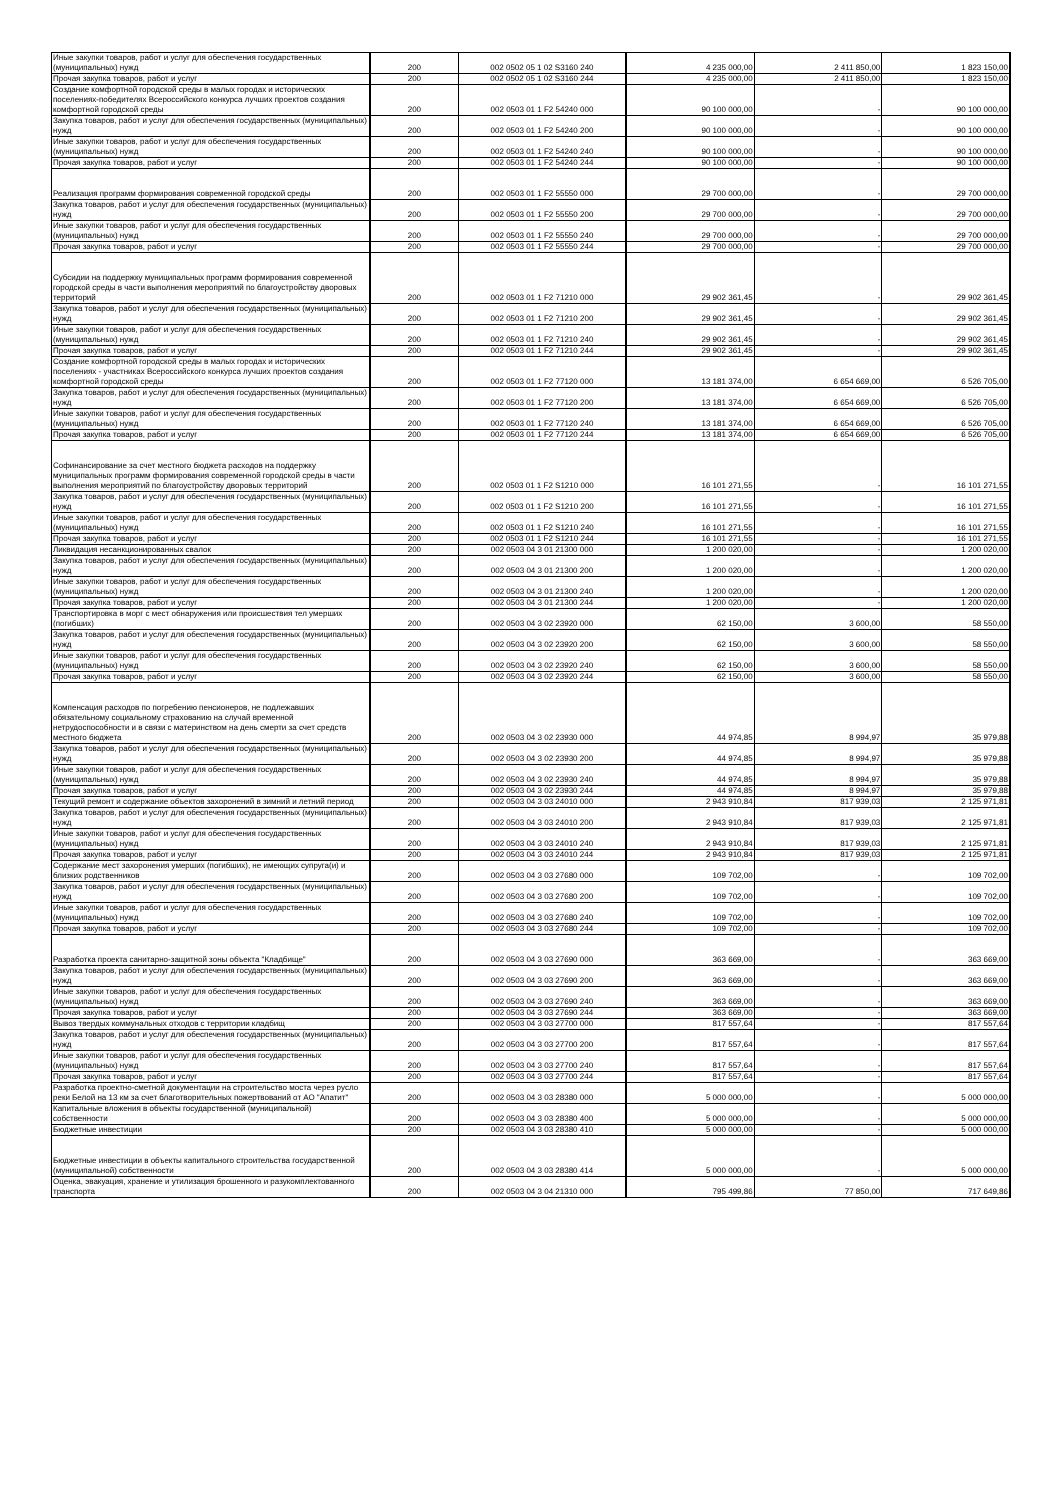| Иные закупки товаров, работ и услуг для обеспечения государственных (муниципальных) нужд | 200 | 002 0502 05 1 02 S3160 240 | 4 235 000,00 | 2 411 850,00 | 1 823 150,00 |
| Прочая закупка товаров, работ и услуг | 200 | 002 0502 05 1 02 S3160 244 | 4 235 000,00 | 2 411 850,00 | 1 823 150,00 |
| Создание комфортной городской среды в малых городах и исторических поселениях-победителях Всероссийского конкурса лучших проектов создания комфортной городской среды | 200 | 002 0503 01 1 F2 54240 000 | 90 100 000,00 | - | 90 100 000,00 |
| Закупка товаров, работ и услуг для обеспечения государственных (муниципальных) нужд | 200 | 002 0503 01 1 F2 54240 200 | 90 100 000,00 | - | 90 100 000,00 |
| Иные закупки товаров, работ и услуг для обеспечения государственных (муниципальных) нужд | 200 | 002 0503 01 1 F2 54240 240 | 90 100 000,00 | - | 90 100 000,00 |
| Прочая закупка товаров, работ и услуг | 200 | 002 0503 01 1 F2 54240 244 | 90 100 000,00 | - | 90 100 000,00 |
| Реализация программ формирования современной городской среды | 200 | 002 0503 01 1 F2 55550 000 | 29 700 000,00 | - | 29 700 000,00 |
| Закупка товаров, работ и услуг для обеспечения государственных (муниципальных) нужд | 200 | 002 0503 01 1 F2 55550 200 | 29 700 000,00 | - | 29 700 000,00 |
| Иные закупки товаров, работ и услуг для обеспечения государственных (муниципальных) нужд | 200 | 002 0503 01 1 F2 55550 240 | 29 700 000,00 | - | 29 700 000,00 |
| Прочая закупка товаров, работ и услуг | 200 | 002 0503 01 1 F2 55550 244 | 29 700 000,00 | - | 29 700 000,00 |
| Субсидии на поддержку муниципальных программ формирования современной городской среды в части выполнения мероприятий по благоустройству дворовых территорий | 200 | 002 0503 01 1 F2 71210 000 | 29 902 361,45 | - | 29 902 361,45 |
| Закупка товаров, работ и услуг для обеспечения государственных (муниципальных) нужд | 200 | 002 0503 01 1 F2 71210 200 | 29 902 361,45 | - | 29 902 361,45 |
| Иные закупки товаров, работ и услуг для обеспечения государственных (муниципальных) нужд | 200 | 002 0503 01 1 F2 71210 240 | 29 902 361,45 | - | 29 902 361,45 |
| Прочая закупка товаров, работ и услуг | 200 | 002 0503 01 1 F2 71210 244 | 29 902 361,45 | - | 29 902 361,45 |
| Создание комфортной городской среды в малых городах и исторических поселениях - участниках Всероссийского конкурса лучших проектов создания комфортной городской среды | 200 | 002 0503 01 1 F2 77120 000 | 13 181 374,00 | 6 654 669,00 | 6 526 705,00 |
| Закупка товаров, работ и услуг для обеспечения государственных (муниципальных) нужд | 200 | 002 0503 01 1 F2 77120 200 | 13 181 374,00 | 6 654 669,00 | 6 526 705,00 |
| Иные закупки товаров, работ и услуг для обеспечения государственных (муниципальных) нужд | 200 | 002 0503 01 1 F2 77120 240 | 13 181 374,00 | 6 654 669,00 | 6 526 705,00 |
| Прочая закупка товаров, работ и услуг | 200 | 002 0503 01 1 F2 77120 244 | 13 181 374,00 | 6 654 669,00 | 6 526 705,00 |
| Софинансирование за счет местного бюджета расходов на поддержку муниципальных программ формирования современной городской среды в части выполнения мероприятий по благоустройству дворовых территорий | 200 | 002 0503 01 1 F2 S1210 000 | 16 101 271,55 | - | 16 101 271,55 |
| Закупка товаров, работ и услуг для обеспечения государственных (муниципальных) нужд | 200 | 002 0503 01 1 F2 S1210 200 | 16 101 271,55 | - | 16 101 271,55 |
| Иные закупки товаров, работ и услуг для обеспечения государственных (муниципальных) нужд | 200 | 002 0503 01 1 F2 S1210 240 | 16 101 271,55 | - | 16 101 271,55 |
| Прочая закупка товаров, работ и услуг | 200 | 002 0503 01 1 F2 S1210 244 | 16 101 271,55 | - | 16 101 271,55 |
| Ликвидация несанкционированных свалок | 200 | 002 0503 04 3 01 21300 000 | 1 200 020,00 | - | 1 200 020,00 |
| Закупка товаров, работ и услуг для обеспечения государственных (муниципальных) нужд | 200 | 002 0503 04 3 01 21300 200 | 1 200 020,00 | - | 1 200 020,00 |
| Иные закупки товаров, работ и услуг для обеспечения государственных (муниципальных) нужд | 200 | 002 0503 04 3 01 21300 240 | 1 200 020,00 | - | 1 200 020,00 |
| Прочая закупка товаров, работ и услуг | 200 | 002 0503 04 3 01 21300 244 | 1 200 020,00 | - | 1 200 020,00 |
| Транспортировка в морг с мест обнаружения или происшествия тел умерших (погибших) | 200 | 002 0503 04 3 02 23920 000 | 62 150,00 | 3 600,00 | 58 550,00 |
| Закупка товаров, работ и услуг для обеспечения государственных (муниципальных) нужд | 200 | 002 0503 04 3 02 23920 200 | 62 150,00 | 3 600,00 | 58 550,00 |
| Иные закупки товаров, работ и услуг для обеспечения государственных (муниципальных) нужд | 200 | 002 0503 04 3 02 23920 240 | 62 150,00 | 3 600,00 | 58 550,00 |
| Прочая закупка товаров, работ и услуг | 200 | 002 0503 04 3 02 23920 244 | 62 150,00 | 3 600,00 | 58 550,00 |
| Компенсация расходов по погребению пенсионеров, не подлежавших обязательному социальному страхованию на случай временной нетрудоспособности и в связи с материнством на день смерти за счет средств местного бюджета | 200 | 002 0503 04 3 02 23930 000 | 44 974,85 | 8 994,97 | 35 979,88 |
| Закупка товаров, работ и услуг для обеспечения государственных (муниципальных) нужд | 200 | 002 0503 04 3 02 23930 200 | 44 974,85 | 8 994,97 | 35 979,88 |
| Иные закупки товаров, работ и услуг для обеспечения государственных (муниципальных) нужд | 200 | 002 0503 04 3 02 23930 240 | 44 974,85 | 8 994,97 | 35 979,88 |
| Прочая закупка товаров, работ и услуг | 200 | 002 0503 04 3 02 23930 244 | 44 974,85 | 8 994,97 | 35 979,88 |
| Текущий ремонт и содержание объектов захоронений в зимний и летний период | 200 | 002 0503 04 3 03 24010 000 | 2 943 910,84 | 817 939,03 | 2 125 971,81 |
| Закупка товаров, работ и услуг для обеспечения государственных (муниципальных) нужд | 200 | 002 0503 04 3 03 24010 200 | 2 943 910,84 | 817 939,03 | 2 125 971,81 |
| Иные закупки товаров, работ и услуг для обеспечения государственных (муниципальных) нужд | 200 | 002 0503 04 3 03 24010 240 | 2 943 910,84 | 817 939,03 | 2 125 971,81 |
| Прочая закупка товаров, работ и услуг | 200 | 002 0503 04 3 03 24010 244 | 2 943 910,84 | 817 939,03 | 2 125 971,81 |
| Содержание мест захоронения умерших (погибших), не имеющих супруга(и) и близких родственников | 200 | 002 0503 04 3 03 27680 000 | 109 702,00 | - | 109 702,00 |
| Закупка товаров, работ и услуг для обеспечения государственных (муниципальных) нужд | 200 | 002 0503 04 3 03 27680 200 | 109 702,00 | - | 109 702,00 |
| Иные закупки товаров, работ и услуг для обеспечения государственных (муниципальных) нужд | 200 | 002 0503 04 3 03 27680 240 | 109 702,00 | - | 109 702,00 |
| Прочая закупка товаров, работ и услуг | 200 | 002 0503 04 3 03 27680 244 | 109 702,00 | - | 109 702,00 |
| Разработка проекта санитарно-защитной зоны объекта "Кладбище" | 200 | 002 0503 04 3 03 27690 000 | 363 669,00 | - | 363 669,00 |
| Закупка товаров, работ и услуг для обеспечения государственных (муниципальных) нужд | 200 | 002 0503 04 3 03 27690 200 | 363 669,00 | - | 363 669,00 |
| Иные закупки товаров, работ и услуг для обеспечения государственных (муниципальных) нужд | 200 | 002 0503 04 3 03 27690 240 | 363 669,00 | - | 363 669,00 |
| Прочая закупка товаров, работ и услуг | 200 | 002 0503 04 3 03 27690 244 | 363 669,00 | - | 363 669,00 |
| Вывоз твердых коммунальных отходов с территории кладбищ | 200 | 002 0503 04 3 03 27700 000 | 817 557,64 | - | 817 557,64 |
| Закупка товаров, работ и услуг для обеспечения государственных (муниципальных) нужд | 200 | 002 0503 04 3 03 27700 200 | 817 557,64 | - | 817 557,64 |
| Иные закупки товаров, работ и услуг для обеспечения государственных (муниципальных) нужд | 200 | 002 0503 04 3 03 27700 240 | 817 557,64 | - | 817 557,64 |
| Прочая закупка товаров, работ и услуг | 200 | 002 0503 04 3 03 27700 244 | 817 557,64 | - | 817 557,64 |
| Разработка проектно-сметной документации на строительство моста через русло реки Белой на 13 км за счет благотворительных пожертвований от АО "Апатит" | 200 | 002 0503 04 3 03 28380 000 | 5 000 000,00 | - | 5 000 000,00 |
| Капитальные вложения в объекты государственной (муниципальной) собственности | 200 | 002 0503 04 3 03 28380 400 | 5 000 000,00 | - | 5 000 000,00 |
| Бюджетные инвестиции | 200 | 002 0503 04 3 03 28380 410 | 5 000 000,00 | - | 5 000 000,00 |
| Бюджетные инвестиции в объекты капитального строительства государственной (муниципальной) собственности | 200 | 002 0503 04 3 03 28380 414 | 5 000 000,00 | - | 5 000 000,00 |
| Оценка, эвакуация, хранение и утилизация брошенного и разукомплектованного транспорта | 200 | 002 0503 04 3 04 21310 000 | 795 499,86 | 77 850,00 | 717 649,86 |